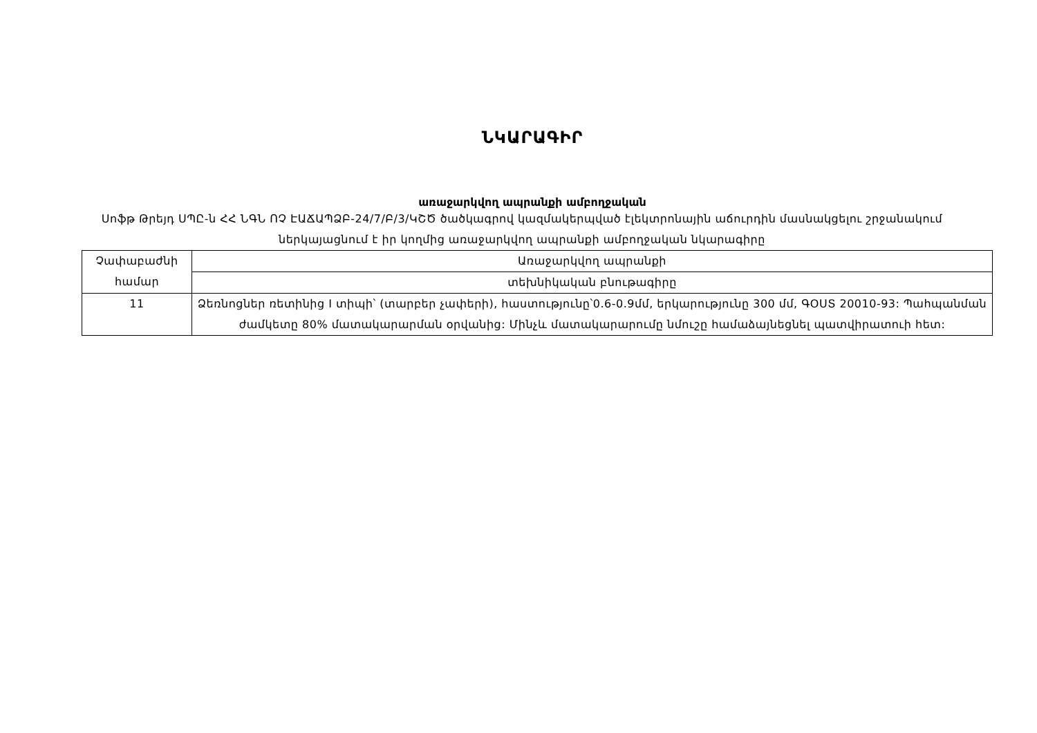ՆԿԱՐԱԳԻՐ
առաջարկվող ապրանքի ամբողջական
Սոֆթ Թրեյդ ՍՊԸ-ն ՀՀ ՆԳՆ ՈՉ ԷԱՃԱՊՁԲ-24/7/Բ/3/ԿՇԾ ծածկագրով կազմակերպված էլեկտրոնային աճուրդին մասնակցելու շրջանակում ներկայացնում է իր կողմից առաջարկվող ապրանքի ամբողջական նկարագիրը
| Չափաբաժնի համար | Առաջարկվող ապրանքի |
| --- | --- |
| | տեխնիկական բնութագիրը |
| 11 | Ձեռնոցներ ռետինից I տիպի՝ (տարբեր չափերի), հաստությունը՝0.6-0.9մմ, երկարությունը 300 մմ, ԳՕՍՏ 20010-93: Պահպանման ժամկետը 80% մատակարարման օրվանից: Մինչև մատակարարումը նմուշը համաձայնեցնել պատվիրատուի հետ: |